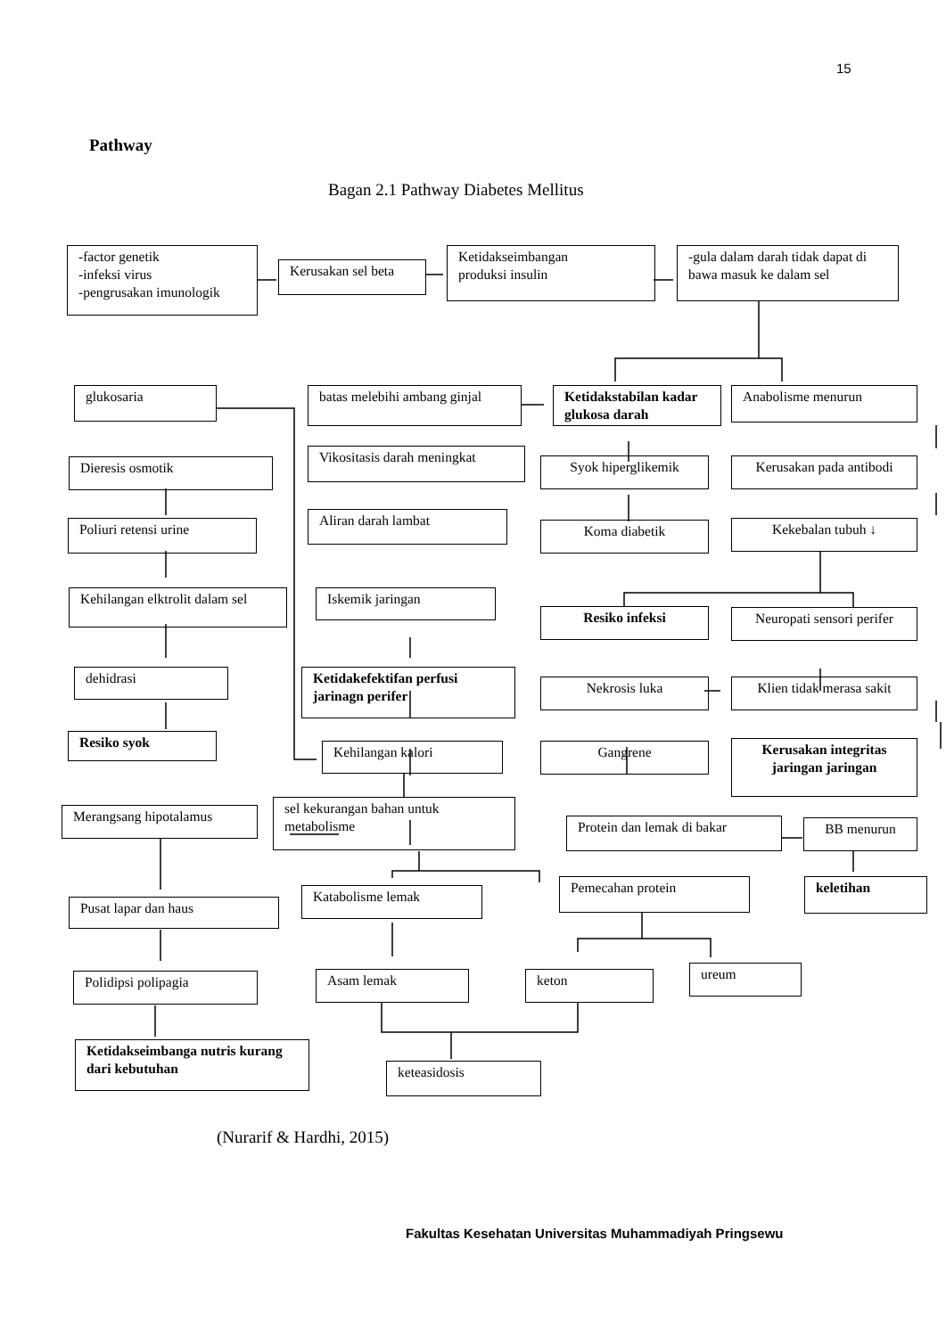15
Pathway
Bagan 2.1 Pathway Diabetes Mellitus
-factor genetik
-infeksi virus
-pengrusakan imunologik
Kerusakan sel beta
Ketidakseimbangan
produksi insulin
-gula dalam darah tidak dapat di bawa masuk ke dalam sel
glukosaria
batas melebihi ambang ginjal
Ketidakstabilan kadar glukosa darah
Anabolisme menurun
Dieresis osmotik
Vikositasis darah meningkat
Syok hiperglikemik
Kerusakan pada antibodi
Poliuri retensi urine
Aliran darah lambat
Koma diabetik Kekebalan tubuh ↓
Kehilangan elktrolit dalam sel
Iskemik jaringan
Resiko infeksi
Neuropati sensori perifer
dehidrasi
Ketidakefektifan perfusi jarinagn perifer
Nekrosis luka
Klien tidak merasa sakit
Resiko syok
Kehilangan kalori Gangrene
Kerusakan integritas jaringan jaringan
Merangsang hipotalamus
sel kekurangan bahan untuk metabolisme
Protein dan lemak di bakar BB menurun
keletihan
Pusat lapar dan haus
Katabolisme lemak
Pemecahan protein
Polidipsi polipagia Asam lemak keton ureum
Ketidakseimbanga nutris kurang dari kebutuhan
keteasidosis
(Nurarif & Hardhi, 2015)
Fakultas Kesehatan Universitas Muhammadiyah Pringsewu